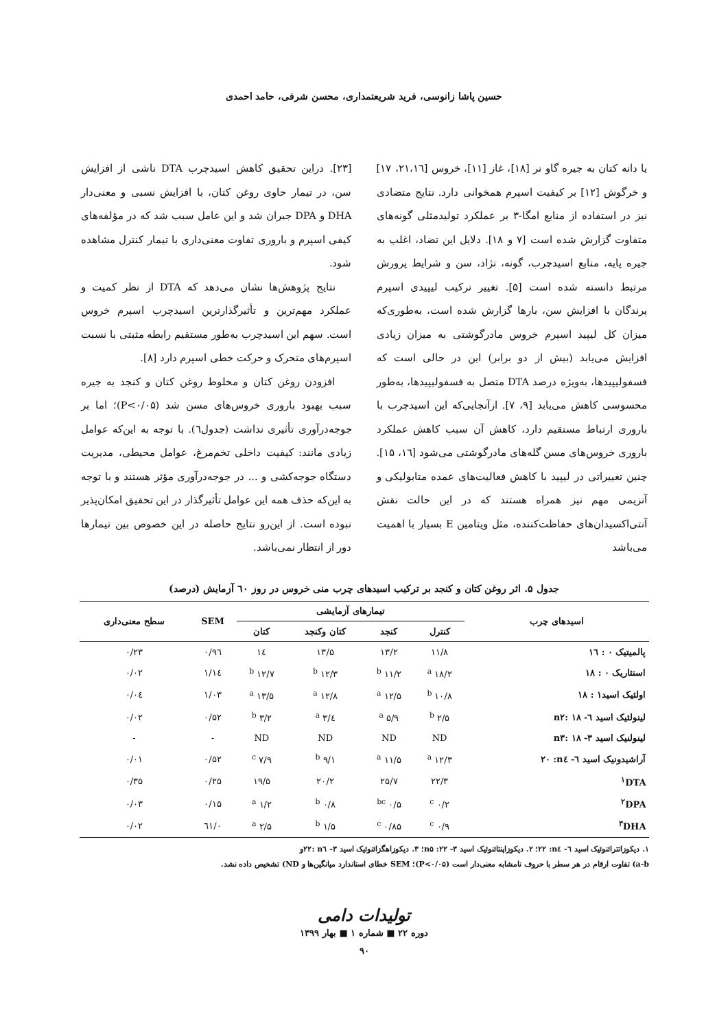حسین پاشا زانوسی، فرید شریعتمداری، محسن شرفی، حامد احمدی
یا دانه کتان به جیره گاو نر [۱۸]، غاز [۱۱]، خروس [۲۱،۱٦، ۱۷] و خرگوش [۱۲] بر کیفیت اسپرم همخوانی دارد. نتایج متضادی نیز در استفاده از منابع امگا-۳ بر عملکرد تولیدمثلی گونه‌های متفاوت گزارش شده است [۷ و ۱۸]. دلایل این تضاد، اغلب به جیره پایه، منابع اسیدچرب، گونه، نژاد، سن و شرایط پرورش مرتبط دانسته شده است [۵]. تغییر ترکیب لیپیدی اسپرم پرندگان با افزایش سن، بارها گزارش شده است، به‌طوری‌که میزان کل لیپید اسپرم خروس مادرگوشتی به میزان زیادی افزایش می‌یابد (بیش از دو برابر) این در حالی است که فسفولیپیدها، به‌ویژه درصد DTA متصل به فسفولیپیدها، به‌طور محسوسی کاهش می‌یابد [۹، ۷]. ازآنجایی‌که این اسیدچرب با باروری ارتباط مستقیم دارد، کاهش آن سبب کاهش عملکرد باروری خروس‌های مسن گله‌های مادرگوشتی می‌شود [۱٦، ۱۵]. چنین تغییراتی در لیپید با کاهش فعالیت‌های عمده متابولیکی و آنزیمی مهم نیز همراه هستند که در این حالت نقش آنتی‌اکسیدان‌های حفاظت‌کننده، مثل ویتامین E بسیار با اهمیت می‌باشد
[۲۳]. دراین تحقیق کاهش اسیدچرب DTA ناشی از افزایش سن، در تیمار حاوی روغن کتان، با افزایش نسبی و معنی‌دار DHA و DPA جبران شد و این عامل سبب شد که در مؤلفه‌های کیفی اسپرم و باروری تفاوت معنی‌داری با تیمار کنترل مشاهده شود.
نتایج پژوهش‌ها نشان می‌دهد که DTA از نظر کمیت و عملکرد مهم‌ترین و تأثیرگذارترین اسیدچرب اسپرم خروس است. سهم این اسیدچرب به‌طور مستقیم رابطه مثبتی با نسبت اسپرم‌های متحرک و حرکت خطی اسپرم دارد [۸].
افزودن روغن کتان و مخلوط روغن کتان و کنجد به جیره سبب بهبود باروری خروس‌های مسن شد (P<۰/۰۵)؛ اما بر جوجه‌درآوری تأثیری نداشت (جدول٦). با توجه به این‌که عوامل زیادی مانند: کیفیت داخلی تخم‌مرغ، عوامل محیطی، مدیریت دستگاه جوجه‌کشی و ... در جوجه‌درآوری مؤثر هستند و با توجه به این‌که حذف همه این عوامل تأثیرگذار در این تحقیق امکان‌پذیر نبوده است. از این‌رو نتایج حاصله در این خصوص بین تیمارها دور از انتظار نمی‌باشد.
جدول ۵. اثر روغن کتان و کنجد بر ترکیب اسیدهای چرب منی خروس در روز ٦۰ آزمایش (درصد)
| اسیدهای چرب | تیمارهای آزمایشی | | | | SEM | سطح معنی‌داری |
| --- | --- | --- | --- | --- | --- | --- |
| | کنترل | کنجد | کتان وکنجد | کتان | | |
| پالمیتیک ۰ : ۱٦ | ۱۱/۸ | ۱۳/۲ | ۱۳/۵ | ۱٤ | ۰/۹٦ | ۰/۲۳ |
| استئاریک ۰ : ۱۸ | ۱۸/۲ <sup>a</sup> | ۱۱/۲ <sup>b</sup> | ۱۲/۳ <sup>b</sup> | ۱۲/۷ <sup>b</sup> | ۱/۱٤ | ۰/۰۲ |
| اولئیک اسید۱ : ۱۸ | ۱۰/۸ <sup>b</sup> | ۱۲/۵ <sup>a</sup> | ۱۲/۸ <sup>a</sup> | ۱۳/۵ <sup>a</sup> | ۱/۰۳ | ۰/۰٤ |
| لینولئیک اسید ٦- n۲: ۱۸ | ۲/۵ <sup>b</sup> | ۵/۹ <sup>a</sup> | ٤/۳ <sup>a</sup> | ۳/۲ <sup>b</sup> | ۰/۵۲ | ۰/۰۲ |
| لینولنیک اسید ۳- n۳: ۱۸ | ND | ND | ND | ND | - | - |
| آراشیدونیک اسید ٦- n٤: ۲۰ | ۱۲/۳ <sup>a</sup> | ۱۱/۵ <sup>a</sup> | ۹/۱ <sup>b</sup> | ۷/۹ <sup>c</sup> | ۰/۵۲ | ۰/۰۱ |
| <sup>۱</sup> DTA | ۲۲/۳ | ۲۵/۷ | ۲۰/۲ | ۱۹/۵ | ۰/۲۵ | ۰/۳۵ |
| <sup>۲</sup> DPA | ۰/۲ <sup>c</sup> | ۰/۵ <sup>bc</sup> | ۰/۸ <sup>b</sup> | ۱/۲ <sup>a</sup> | ۰/۱۵ | ۰/۰۳ |
| <sup>۳</sup> DHA | ۰/۹ <sup>c</sup> | ۰/۸۵ <sup>c</sup> | ۱/۵ <sup>b</sup> | ۲/۵ <sup>a</sup> | ۰/٦۱ | ۰/۰۲ |
۱. دیکوزاتترائنوئیک اسید ٦- n٤: ۲۲؛ ۲. دیکوزاپنتائنوئیک اسید ۳- n۵ :۲۲؛ ۳. دیکوزاهگزائنوئیک اسید ۳- n٦ :۲۲و
a-b) تفاوت ارقام در هر سطر با حروف نامشابه معنی‌دار است (P<۰/۰۵)؛ SEM خطای استاندارد میانگین‌ها و ND) تشخیص داده نشد.
تولیدات دامی
دوره ۲۲ ■ شماره ۱ ■ بهار ۱۳۹۹
۹۰